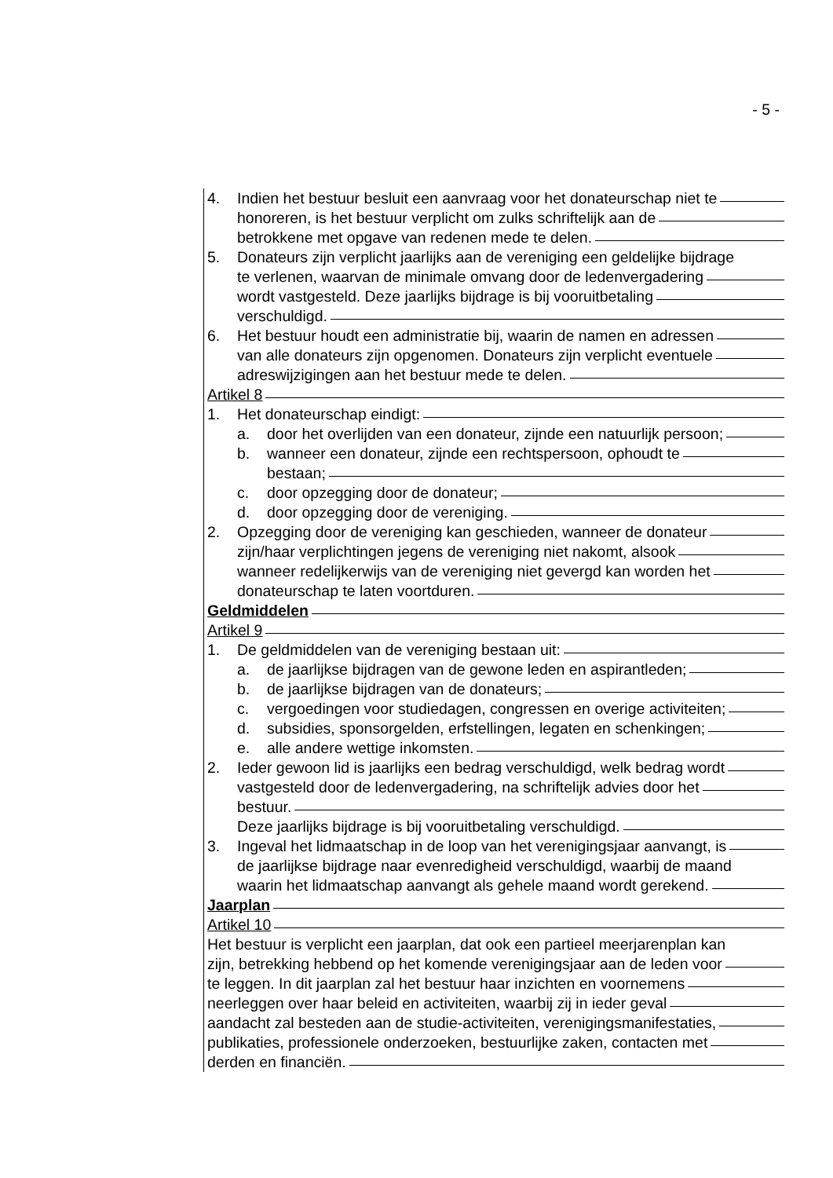- 5 -
4. Indien het bestuur besluit een aanvraag voor het donateurschap niet te
honoreren, is het bestuur verplicht om zulks schriftelijk aan de
betrokkene met opgave van redenen mede te delen.
5. Donateurs zijn verplicht jaarlijks aan de vereniging een geldelijke bijdrage
te verlenen, waarvan de minimale omvang door de ledenvergadering
wordt vastgesteld. Deze jaarlijks bijdrage is bij vooruitbetaling
verschuldigd.
6. Het bestuur houdt een administratie bij, waarin de namen en adressen
van alle donateurs zijn opgenomen. Donateurs zijn verplicht eventuele
adreswijzigingen aan het bestuur mede te delen.
Artikel 8
1. Het donateurschap eindigt:
a. door het overlijden van een donateur, zijnde een natuurlijk persoon;
b. wanneer een donateur, zijnde een rechtspersoon, ophoudt te
bestaan;
c. door opzegging door de donateur;
d. door opzegging door de vereniging.
2. Opzegging door de vereniging kan geschieden, wanneer de donateur
zijn/haar verplichtingen jegens de vereniging niet nakomt, alsook
wanneer redelijkerwijs van de vereniging niet gevergd kan worden het
donateurschap te laten voortduren.
Geldmiddelen
Artikel 9
1. De geldmiddelen van de vereniging bestaan uit:
a. de jaarlijkse bijdragen van de gewone leden en aspirantleden;
b. de jaarlijkse bijdragen van de donateurs;
c. vergoedingen voor studiedagen, congressen en overige activiteiten;
d. subsidies, sponsorgelden, erfstellingen, legaten en schenkingen;
e. alle andere wettige inkomsten.
2. Ieder gewoon lid is jaarlijks een bedrag verschuldigd, welk bedrag wordt
vastgesteld door de ledenvergadering, na schriftelijk advies door het
bestuur.
Deze jaarlijks bijdrage is bij vooruitbetaling verschuldigd.
3. Ingeval het lidmaatschap in de loop van het verenigingsjaar aanvangt, is
de jaarlijkse bijdrage naar evenredigheid verschuldigd, waarbij de maand
waarin het lidmaatschap aanvangt als gehele maand wordt gerekend.
Jaarplan
Artikel 10
Het bestuur is verplicht een jaarplan, dat ook een partieel meerjarenplan kan
zijn, betrekking hebbend op het komende verenigingsjaar aan de leden voor
te leggen. In dit jaarplan zal het bestuur haar inzichten en voornemens
neerleggen over haar beleid en activiteiten, waarbij zij in ieder geval
aandacht zal besteden aan de studie-activiteiten, verenigingsmanifestaties,
publikaties, professionele onderzoeken, bestuurlijke zaken, contacten met
derden en financiën.